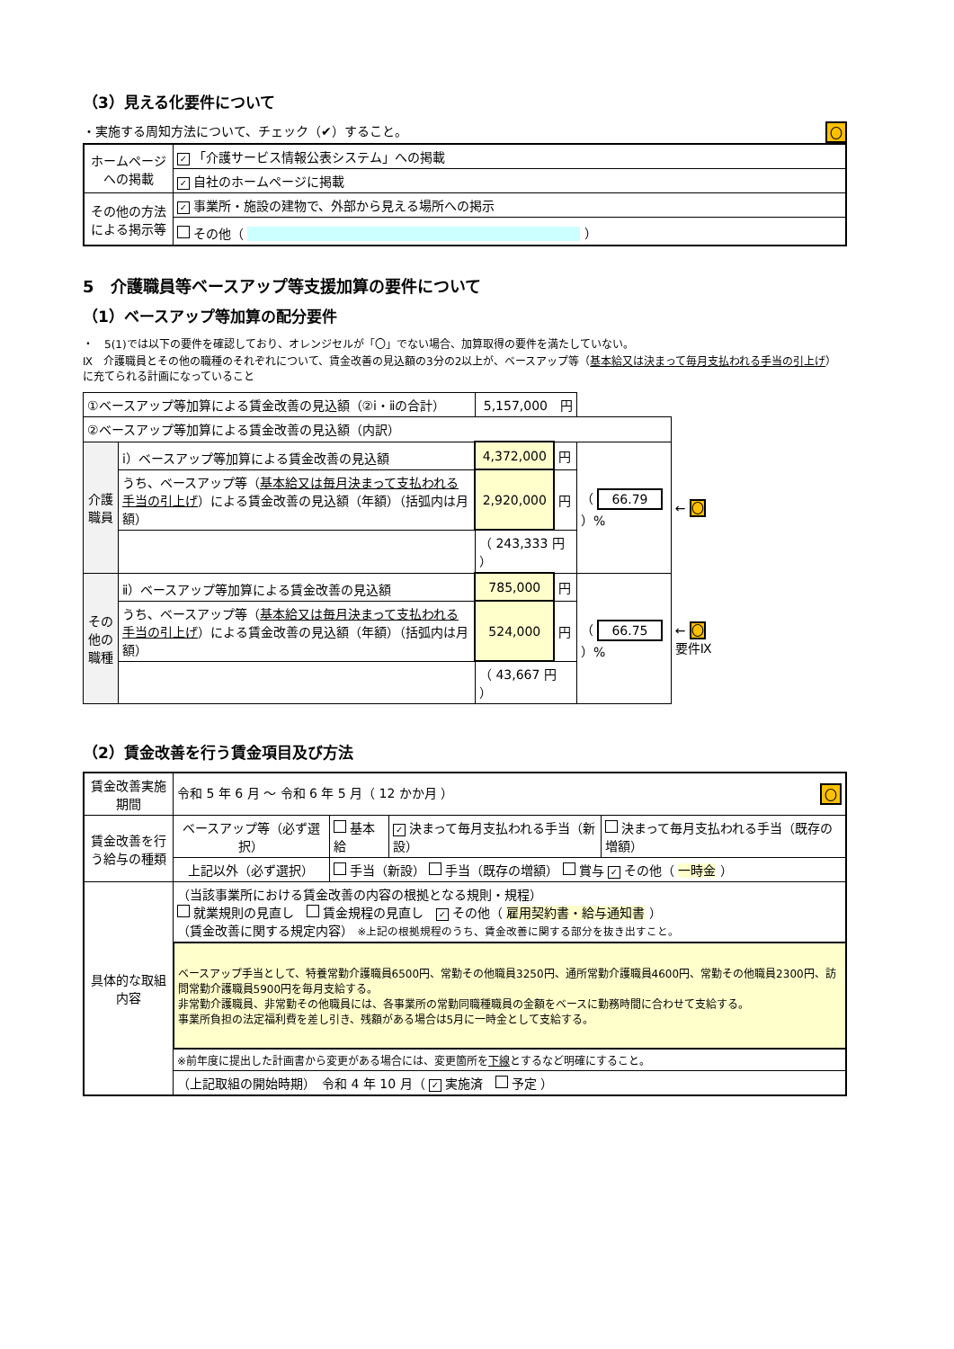（3）見える化要件について
・実施する周知方法について、チェック（✔）すること。 〇
| ホームページへの掲載 | ✓ 「介護サービス情報公表システム」への掲載 |
| | ✓ 自社のホームページに掲載 |
| その他の方法による掲示等 | ✓ 事業所・施設の建物で、外部から見える場所への掲示 |
| | その他（ ） |
5　介護職員等ベースアップ等支援加算の要件について
（1）ベースアップ等加算の配分要件
・　5(1)では以下の要件を確認しており、オレンジセルが「〇」でない場合、加算取得の要件を満たしていない。
Ⅸ　介護職員とその他の職種のそれぞれについて、賃金改善の見込額の3分の2以上が、ベースアップ等（基本給又は決まって毎月支払われる手当の引上げ）に充てられる計画になっていること
| ①ベースアップ等加算による賃金改善の見込額（②ⅰ・ⅱの合計） | | 5,157,000 円 | | | |
| ②ベースアップ等加算による賃金改善の見込額（内訳） | | | | | |
| 介護職員 | ⅰ）ベースアップ等加算による賃金改善の見込額 | 4,372,000 | 円 | （ 66.79 ）% | ← 〇 |
| | うち、ベースアップ等（ 基本給又は毎月決まって支払われる手当の引上げ ）による賃金改善の見込額（年額）（括弧内は月額） | 2,920,000 | 円 | | |
| | | （ 243,333 円 ） | | | |
| その他の職種 | ⅱ）ベースアップ等加算による賃金改善の見込額 | 785,000 | 円 | （ 66.75 ）% | ← 〇 要件Ⅸ |
| | うち、ベースアップ等（ 基本給又は毎月決まって支払われる手当の引上げ ）による賃金改善の見込額（年額）（括弧内は月額） | 524,000 | 円 | | |
| | | （ 43,667 円 ） | | | |
（2）賃金改善を行う賃金項目及び方法
| 賃金改善実施期間 | 令和 5 年 6 月 ～ 令和 6 年 5 月（ 12 かか月 ） 〇 | | | |
| 賃金改善を行う給与の種類 | ベースアップ等（必ず選択） | 基本給 | ✓ 決まって毎月支払われる手当（新設） | 決まって毎月支払われる手当（既存の増額） |
| | 上記以外（必ず選択） | 手当（新設） 手当（既存の増額） 賞与 ✓ その他（ 一時金 ） | | |
| 具体的な取組内容 | （当該事業所における賃金改善の内容の根拠となる規則・規程） 就業規則の見直し 賃金規程の見直し ✓ その他（ 雇用契約書・給与通知書 ） （賃金改善に関する規定内容） ※上記の根拠規程のうち、賃金改善に関する部分を抜き出すこと。 | | | |
| | ベースアップ手当として、特養常勤介護職員6500円、常勤その他職員3250円、通所常勤介護職員4600円、常勤その他職員2300円、訪問常勤介護職員5900円を毎月支給する。 非常勤介護職員、非常勤その他職員には、各事業所の常勤同職種職員の金額をベースに勤務時間に合わせて支給する。 事業所負担の法定福利費を差し引き、残額がある場合は5月に一時金として支給する。 | | | |
| | ※前年度に提出した計画書から変更がある場合には、変更箇所を 下線 とするなど明確にすること。 | | | |
| | （上記取組の開始時期） 令和 4 年 10 月（ ✓ 実施済 予定 ） | | | |